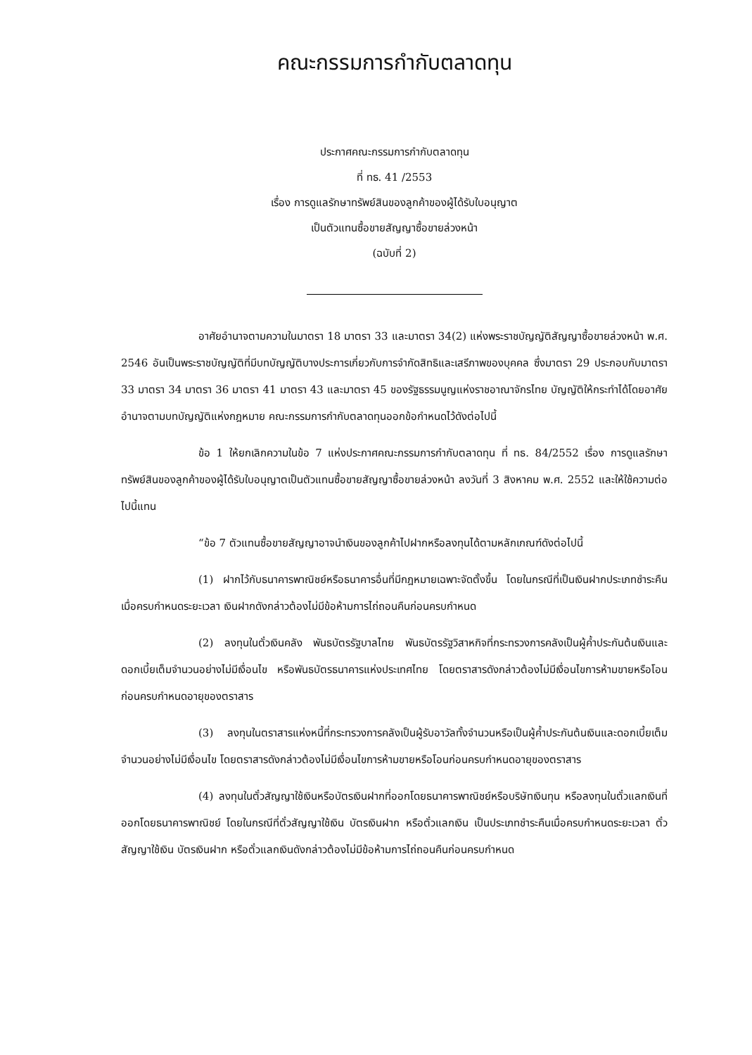คณะกรรมการกำกับตลาดทุน
ประกาศคณะกรรมการกำกับตลาดทุน
ที่ ทธ. 41 /2553
เรื่อง การดูแลรักษาทรัพย์สินของลูกค้าของผู้ได้รับใบอนุญาต
เป็นตัวแทนซื้อขายสัญญาซื้อขายล่วงหน้า
(ฉบับที่ 2)
อาศัยอำนาจตามความในมาตรา 18 มาตรา 33 และมาตรา 34(2) แห่งพระราชบัญญัติสัญญาซื้อขายล่วงหน้า พ.ศ. 2546 อันเป็นพระราชบัญญัติที่มีบทบัญญัติบางประการเกี่ยวกับการจำกัดสิทธิและเสรีภาพของบุคคล ซึ่งมาตรา 29 ประกอบกับมาตรา 33 มาตรา 34 มาตรา 36 มาตรา 41 มาตรา 43 และมาตรา 45 ของรัฐธรรมนูญแห่งราชอาณาจักรไทย บัญญัติให้กระทำได้โดยอาศัยอำนาจตามบทบัญญัติแห่งกฎหมาย คณะกรรมการกำกับตลาดทุนออกข้อกำหนดไว้ดังต่อไปนี้
ข้อ 1 ให้ยกเลิกความในข้อ 7 แห่งประกาศคณะกรรมการกำกับตลาดทุน ที่ ทธ. 84/2552 เรื่อง การดูแลรักษาทรัพย์สินของลูกค้าของผู้ได้รับใบอนุญาตเป็นตัวแทนซื้อขายสัญญาซื้อขายล่วงหน้า ลงวันที่ 3 สิงหาคม พ.ศ. 2552 และให้ใช้ความต่อไปนี้แทน
“ข้อ 7 ตัวแทนซื้อขายสัญญาอาจนำเงินของลูกค้าไปฝากหรือลงทุนได้ตามหลักเกณฑ์ดังต่อไปนี้
(1) ฝากไว้กับธนาคารพาณิชย์หรือธนาคารอื่นที่มีกฎหมายเฉพาะจัดตั้งขึ้น โดยในกรณีที่เป็นเงินฝากประเภทชำระคืนเมื่อครบกำหนดระยะเวลา เงินฝากดังกล่าวต้องไม่มีข้อห้ามการไถ่ถอนคืนก่อนครบกำหนด
(2) ลงทุนในตั๋วเงินคลัง พันธบัตรรัฐบาลไทย พันธบัตรรัฐวิสาหกิจที่กระทรวงการคลังเป็นผู้ค้ำประกันต้นเงินและดอกเบี้ยเต็มจำนวนอย่างไม่มีเงื่อนไข หรือพันธบัตรธนาคารแห่งประเทศไทย โดยตราสารดังกล่าวต้องไม่มีเงื่อนไขการห้ามขายหรือโอนก่อนครบกำหนดอายุของตราสาร
(3) ลงทุนในตราสารแห่งหนี้ที่กระทรวงการคลังเป็นผู้รับอาวัลทั้งจำนวนหรือเป็นผู้ค้ำประกันต้นเงินและดอกเบี้ยเต็มจำนวนอย่างไม่มีเงื่อนไข โดยตราสารดังกล่าวต้องไม่มีเงื่อนไขการห้ามขายหรือโอนก่อนครบกำหนดอายุของตราสาร
(4) ลงทุนในตั๋วสัญญาใช้เงินหรือบัตรเงินฝากที่ออกโดยธนาคารพาณิชย์หรือบริษัทเงินทุน หรือลงทุนในตั๋วแลกเงินที่ออกโดยธนาคารพาณิชย์ โดยในกรณีที่ตั๋วสัญญาใช้เงิน บัตรเงินฝาก หรือตั๋วแลกเงิน เป็นประเภทชำระคืนเมื่อครบกำหนดระยะเวลา ตั๋วสัญญาใช้เงิน บัตรเงินฝาก หรือตั๋วแลกเงินดังกล่าวต้องไม่มีข้อห้ามการไถ่ถอนคืนก่อนครบกำหนด